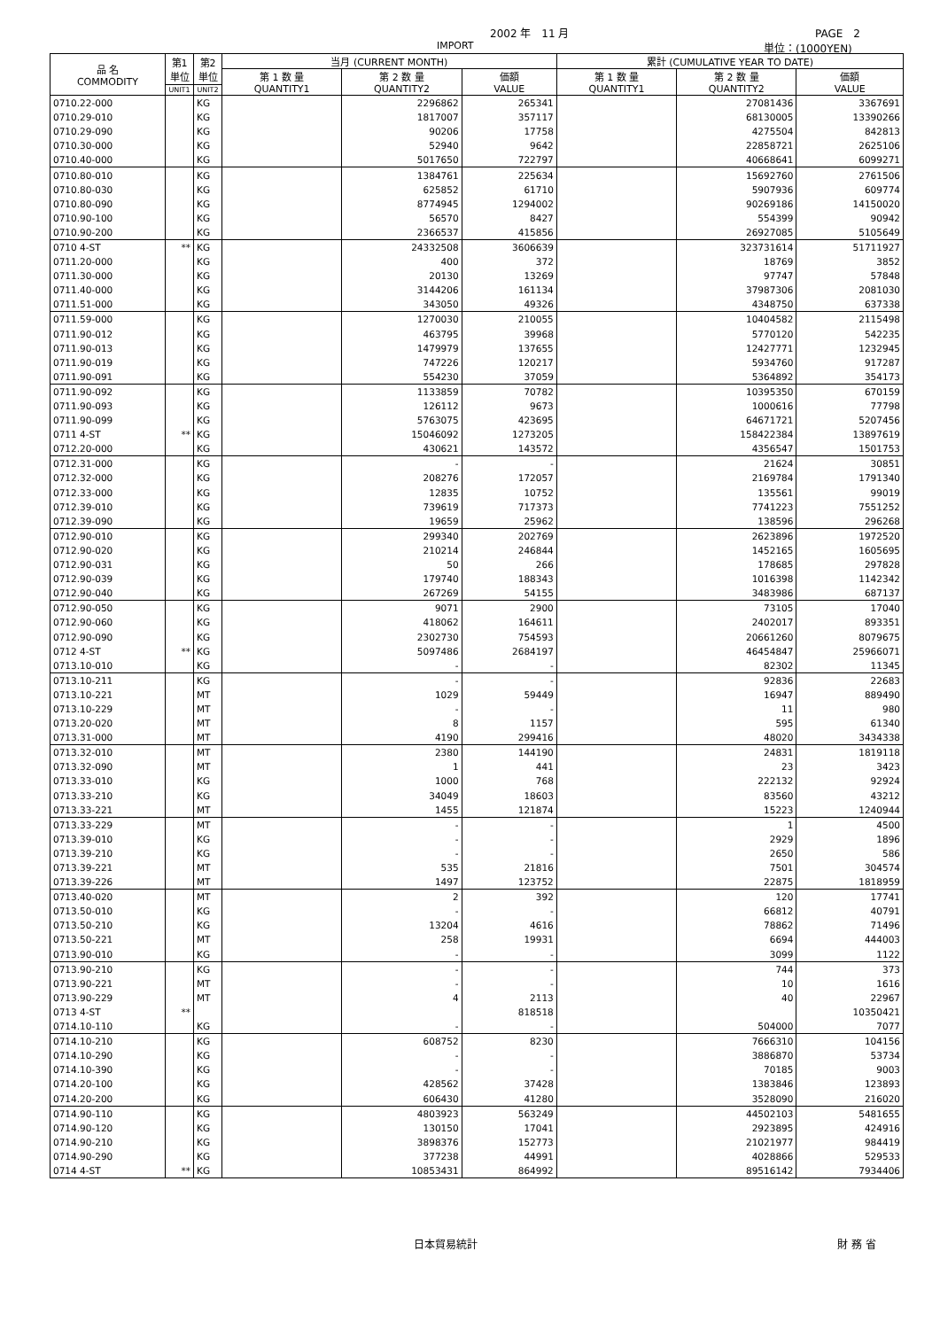2002 年　11 月 PAGE　2
IMPORT 単位：(1000YEN)
| 品 名 COMMODITY | 第1 単位 | 第2 単位 | 当月 (CURRENT MONTH) | | | 累計 (CUMULATIVE YEAR TO DATE) | | |
| --- | --- | --- | --- | --- | --- | --- | --- | --- |
| | | | 第 1 数 量 QUANTITY1 | 第 2 数 量 QUANTITY2 | 価額 VALUE | 第 1 数 量 QUANTITY1 | 第 2 数 量 QUANTITY2 | 価額 VALUE |
| | UNIT1 | UNIT2 | | | | | | |
| 0710.22-000 | | KG | | 2296862 | 265341 | | 27081436 | 3367691 |
| 0710.29-010 | | KG | | 1817007 | 357117 | | 68130005 | 13390266 |
| 0710.29-090 | | KG | | 90206 | 17758 | | 4275504 | 842813 |
| 0710.30-000 | | KG | | 52940 | 9642 | | 22858721 | 2625106 |
| 0710.40-000 | | KG | | 5017650 | 722797 | | 40668641 | 6099271 |
| 0710.80-010 | | KG | | 1384761 | 225634 | | 15692760 | 2761506 |
| 0710.80-030 | | KG | | 625852 | 61710 | | 5907936 | 609774 |
| 0710.80-090 | | KG | | 8774945 | 1294002 | | 90269186 | 14150020 |
| 0710.90-100 | | KG | | 56570 | 8427 | | 554399 | 90942 |
| 0710.90-200 | | KG | | 2366537 | 415856 | | 26927085 | 5105649 |
| 0710 4-ST | ** | KG | | 24332508 | 3606639 | | 323731614 | 51711927 |
| 0711.20-000 | | KG | | 400 | 372 | | 18769 | 3852 |
| 0711.30-000 | | KG | | 20130 | 13269 | | 97747 | 57848 |
| 0711.40-000 | | KG | | 3144206 | 161134 | | 37987306 | 2081030 |
| 0711.51-000 | | KG | | 343050 | 49326 | | 4348750 | 637338 |
| 0711.59-000 | | KG | | 1270030 | 210055 | | 10404582 | 2115498 |
| 0711.90-012 | | KG | | 463795 | 39968 | | 5770120 | 542235 |
| 0711.90-013 | | KG | | 1479979 | 137655 | | 12427771 | 1232945 |
| 0711.90-019 | | KG | | 747226 | 120217 | | 5934760 | 917287 |
| 0711.90-091 | | KG | | 554230 | 37059 | | 5364892 | 354173 |
| 0711.90-092 | | KG | | 1133859 | 70782 | | 10395350 | 670159 |
| 0711.90-093 | | KG | | 126112 | 9673 | | 1000616 | 77798 |
| 0711.90-099 | | KG | | 5763075 | 423695 | | 64671721 | 5207456 |
| 0711 4-ST | ** | KG | | 15046092 | 1273205 | | 158422384 | 13897619 |
| 0712.20-000 | | KG | | 430621 | 143572 | | 4356547 | 1501753 |
| 0712.31-000 | | KG | | - | - | | 21624 | 30851 |
| 0712.32-000 | | KG | | 208276 | 172057 | | 2169784 | 1791340 |
| 0712.33-000 | | KG | | 12835 | 10752 | | 135561 | 99019 |
| 0712.39-010 | | KG | | 739619 | 717373 | | 7741223 | 7551252 |
| 0712.39-090 | | KG | | 19659 | 25962 | | 138596 | 296268 |
| 0712.90-010 | | KG | | 299340 | 202769 | | 2623896 | 1972520 |
| 0712.90-020 | | KG | | 210214 | 246844 | | 1452165 | 1605695 |
| 0712.90-031 | | KG | | 50 | 266 | | 178685 | 297828 |
| 0712.90-039 | | KG | | 179740 | 188343 | | 1016398 | 1142342 |
| 0712.90-040 | | KG | | 267269 | 54155 | | 3483986 | 687137 |
| 0712.90-050 | | KG | | 9071 | 2900 | | 73105 | 17040 |
| 0712.90-060 | | KG | | 418062 | 164611 | | 2402017 | 893351 |
| 0712.90-090 | | KG | | 2302730 | 754593 | | 20661260 | 8079675 |
| 0712 4-ST | ** | KG | | 5097486 | 2684197 | | 46454847 | 25966071 |
| 0713.10-010 | | KG | | - | - | | 82302 | 11345 |
| 0713.10-211 | | KG | | - | - | | 92836 | 22683 |
| 0713.10-221 | | MT | | 1029 | 59449 | | 16947 | 889490 |
| 0713.10-229 | | MT | | - | - | | 11 | 980 |
| 0713.20-020 | | MT | | 8 | 1157 | | 595 | 61340 |
| 0713.31-000 | | MT | | 4190 | 299416 | | 48020 | 3434338 |
| 0713.32-010 | | MT | | 2380 | 144190 | | 24831 | 1819118 |
| 0713.32-090 | | MT | | 1 | 441 | | 23 | 3423 |
| 0713.33-010 | | KG | | 1000 | 768 | | 222132 | 92924 |
| 0713.33-210 | | KG | | 34049 | 18603 | | 83560 | 43212 |
| 0713.33-221 | | MT | | 1455 | 121874 | | 15223 | 1240944 |
| 0713.33-229 | | MT | | - | - | | 1 | 4500 |
| 0713.39-010 | | KG | | - | - | | 2929 | 1896 |
| 0713.39-210 | | KG | | - | - | | 2650 | 586 |
| 0713.39-221 | | MT | | 535 | 21816 | | 7501 | 304574 |
| 0713.39-226 | | MT | | 1497 | 123752 | | 22875 | 1818959 |
| 0713.40-020 | | MT | | 2 | 392 | | 120 | 17741 |
| 0713.50-010 | | KG | | - | - | | 66812 | 40791 |
| 0713.50-210 | | KG | | 13204 | 4616 | | 78862 | 71496 |
| 0713.50-221 | | MT | | 258 | 19931 | | 6694 | 444003 |
| 0713.90-010 | | KG | | - | - | | 3099 | 1122 |
| 0713.90-210 | | KG | | - | - | | 744 | 373 |
| 0713.90-221 | | MT | | - | - | | 10 | 1616 |
| 0713.90-229 | | MT | | 4 | 2113 | | 40 | 22967 |
| 0713 4-ST | ** | | | | 818518 | | | 10350421 |
| 0714.10-110 | | KG | | - | - | | 504000 | 7077 |
| 0714.10-210 | | KG | | 608752 | 8230 | | 7666310 | 104156 |
| 0714.10-290 | | KG | | - | - | | 3886870 | 53734 |
| 0714.10-390 | | KG | | - | - | | 70185 | 9003 |
| 0714.20-100 | | KG | | 428562 | 37428 | | 1383846 | 123893 |
| 0714.20-200 | | KG | | 606430 | 41280 | | 3528090 | 216020 |
| 0714.90-110 | | KG | | 4803923 | 563249 | | 44502103 | 5481655 |
| 0714.90-120 | | KG | | 130150 | 17041 | | 2923895 | 424916 |
| 0714.90-210 | | KG | | 3898376 | 152773 | | 21021977 | 984419 |
| 0714.90-290 | | KG | | 377238 | 44991 | | 4028866 | 529533 |
| 0714 4-ST | ** | KG | | 10853431 | 864992 | | 89516142 | 7934406 |
日本貿易統計 財 務 省